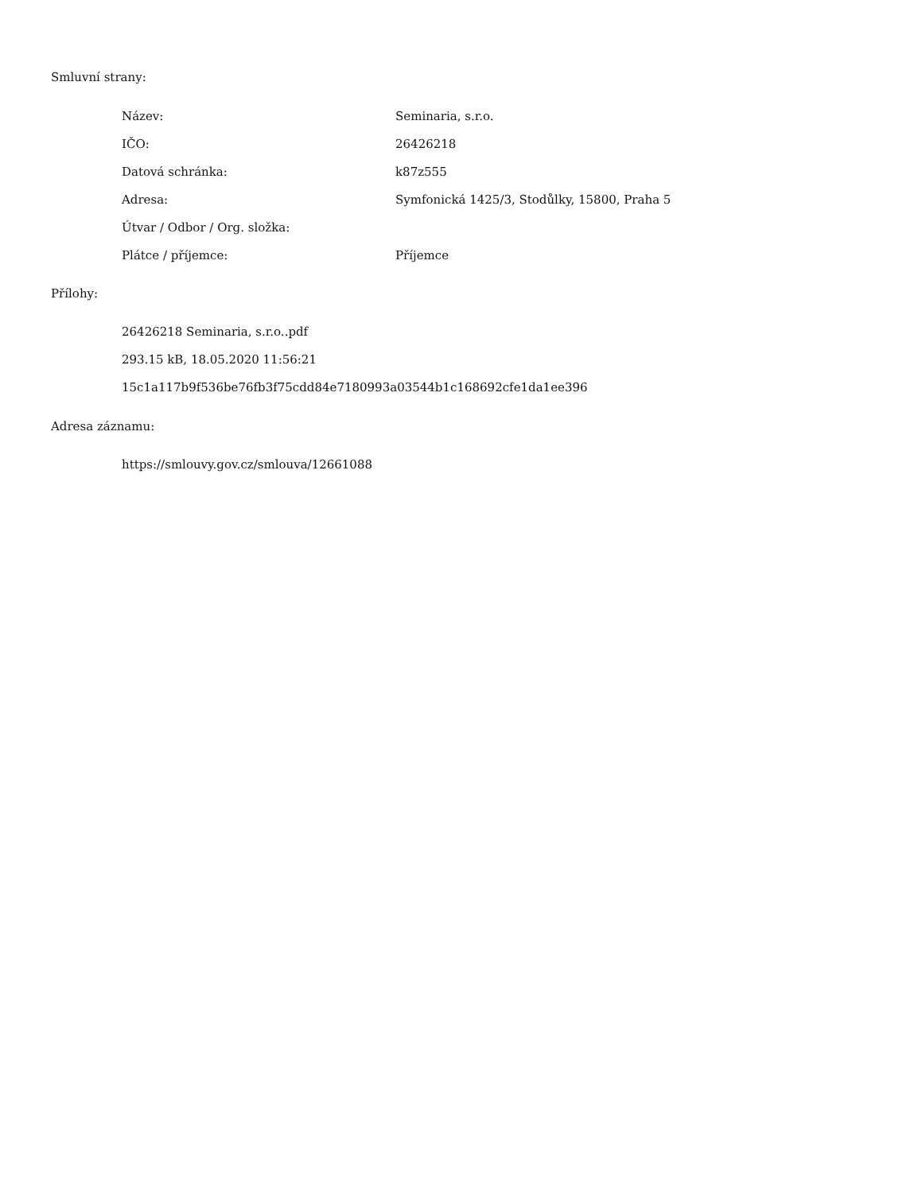Smluvní strany:
| Název: | Seminaria, s.r.o. |
| IČO: | 26426218 |
| Datová schránka: | k87z555 |
| Adresa: | Symfonická 1425/3, Stodůlky, 15800, Praha 5 |
| Útvar / Odbor / Org. složka: | |
| Plátce / příjemce: | Příjemce |
Přílohy:
26426218 Seminaria, s.r.o..pdf
293.15 kB, 18.05.2020 11:56:21
15c1a117b9f536be76fb3f75cdd84e7180993a03544b1c168692cfe1da1ee396
Adresa záznamu:
https://smlouvy.gov.cz/smlouva/12661088